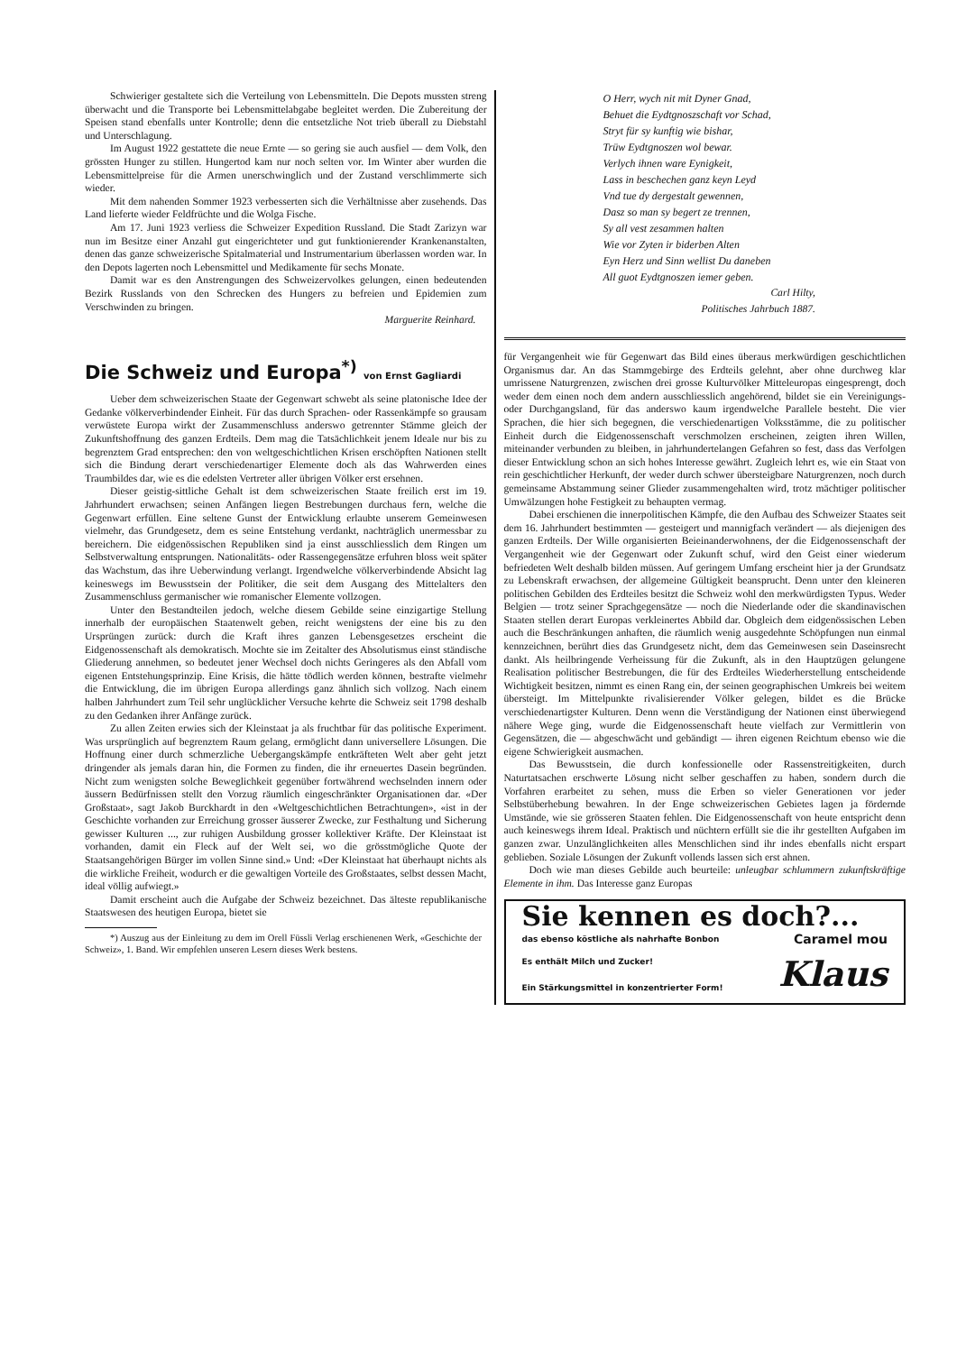Schwieriger gestaltete sich die Verteilung von Lebensmitteln. Die Depots mussten streng überwacht und die Transporte bei Lebensmittelabgabe begleitet werden. Die Zubereitung der Speisen stand ebenfalls unter Kontrolle; denn die entsetzliche Not trieb überall zu Diebstahl und Unterschlagung.
Im August 1922 gestattete die neue Ernte — so gering sie auch ausfiel — dem Volk, den grössten Hunger zu stillen. Hungertod kam nur noch selten vor. Im Winter aber wurden die Lebensmittelpreise für die Armen unerschwinglich und der Zustand verschlimmerte sich wieder.
Mit dem nahenden Sommer 1923 verbesserten sich die Verhältnisse aber zusehends. Das Land lieferte wieder Feldfrüchte und die Wolga Fische.
Am 17. Juni 1923 verliess die Schweizer Expedition Russland. Die Stadt Zarizyn war nun im Besitze einer Anzahl gut eingerichteter und gut funktionierender Krankenanstalten, denen das ganze schweizerische Spitalmaterial und Instrumentarium überlassen worden war. In den Depots lagerten noch Lebensmittel und Medikamente für sechs Monate.
Damit war es den Anstrengungen des Schweizervolkes gelungen, einen bedeutenden Bezirk Russlands von den Schrecken des Hungers zu befreien und Epidemien zum Verschwinden zu bringen.
Marguerite Reinhard.
Die Schweiz und Europa<sup>*)</sup> von Ernst Gagliardi
Ueber dem schweizerischen Staate der Gegenwart schwebt als seine platonische Idee der Gedanke völkerverbindender Einheit. Für das durch Sprachen- oder Rassenkämpfe so grausam verwüstete Europa wirkt der Zusammenschluss anderswo getrennter Stämme gleich der Zukunftshoffnung des ganzen Erdteils. Dem mag die Tatsächlichkeit jenem Ideale nur bis zu begrenztem Grad entsprechen: den von weltgeschichtlichen Krisen erschöpften Nationen stellt sich die Bindung derart verschiedenartiger Elemente doch als das Wahrwerden eines Traumbildes dar, wie es die edelsten Vertreter aller übrigen Völker erst ersehnen.
Dieser geistig-sittliche Gehalt ist dem schweizerischen Staate freilich erst im 19. Jahrhundert erwachsen; seinen Anfängen liegen Bestrebungen durchaus fern, welche die Gegenwart erfüllen. Eine seltene Gunst der Entwicklung erlaubte unserem Gemeinwesen vielmehr, das Grundgesetz, dem es seine Entstehung verdankt, nachträglich unermessbar zu bereichern. Die eidgenössischen Republiken sind ja einst ausschliesslich dem Ringen um Selbstverwaltung entsprungen. Nationalitäts- oder Rassengegensätze erfuhren bloss weit später das Wachstum, das ihre Ueberwindung verlangt. Irgendwelche völkerverbindende Absicht lag keineswegs im Bewusstsein der Politiker, die seit dem Ausgang des Mittelalters den Zusammenschluss germanischer wie romanischer Elemente vollzogen.
Unter den Bestandteilen jedoch, welche diesem Gebilde seine einzigartige Stellung innerhalb der europäischen Staatenwelt geben, reicht wenigstens der eine bis zu den Ursprüngen zurück: durch die Kraft ihres ganzen Lebensgesetzes erscheint die Eidgenossenschaft als demokratisch. Mochte sie im Zeitalter des Absolutismus einst ständische Gliederung annehmen, so bedeutet jener Wechsel doch nichts Geringeres als den Abfall vom eigenen Entstehungsprinzip. Eine Krisis, die hätte tödlich werden können, bestrafte vielmehr die Entwicklung, die im übrigen Europa allerdings ganz ähnlich sich vollzog. Nach einem halben Jahrhundert zum Teil sehr unglücklicher Versuche kehrte die Schweiz seit 1798 deshalb zu den Gedanken ihrer Anfänge zurück.
Zu allen Zeiten erwies sich der Kleinstaat ja als fruchtbar für das politische Experiment. Was ursprünglich auf begrenztem Raum gelang, ermöglicht dann universellere Lösungen. Die Hoffnung einer durch schmerzliche Uebergangskämpfe entkräfteten Welt aber geht jetzt dringender als jemals daran hin, die Formen zu finden, die ihr erneuertes Dasein begründen. Nicht zum wenigsten solche Beweglichkeit gegenüber fortwährend wechselnden innern oder äussern Bedürfnissen stellt den Vorzug räumlich eingeschränkter Organisationen dar. «Der Großstaat», sagt Jakob Burckhardt in den «Weltgeschichtlichen Betrachtungen», «ist in der Geschichte vorhanden zur Erreichung grosser äusserer Zwecke, zur Festhaltung und Sicherung gewisser Kulturen ..., zur ruhigen Ausbildung grosser kollektiver Kräfte. Der Kleinstaat ist vorhanden, damit ein Fleck auf der Welt sei, wo die grösstmögliche Quote der Staatsangehörigen Bürger im vollen Sinne sind.» Und: «Der Kleinstaat hat überhaupt nichts als die wirkliche Freiheit, wodurch er die gewaltigen Vorteile des Großstaates, selbst dessen Macht, ideal völlig aufwiegt.»
Damit erscheint auch die Aufgabe der Schweiz bezeichnet. Das älteste republikanische Staatswesen des heutigen Europa, bietet sie
*) Auszug aus der Einleitung zu dem im Orell Füssli Verlag erschienenen Werk, «Geschichte der Schweiz», 1. Band. Wir empfehlen unseren Lesern dieses Werk bestens.
O Herr, wych nit mit Dyner Gnad,
Behuet die Eydtgnoszschaft vor Schad,
Stryt für sy kunftig wie bishar,
Trüw Eydtgnoszen wol bewar.
Verlych ihnen ware Eynigkeit,
Lass in beschechen ganz keyn Leyd
Vnd tue dy dergestalt gewennen,
Dasz so man sy begert ze trennen,
Sy all vest zesammen halten
Wie vor Zyten ir biderben Alten
Eyn Herz und Sinn wellist Du daneben
All guot Eydtgnoszen iemer geben.
Carl Hilty,
Politisches Jahrbuch 1887.
für Vergangenheit wie für Gegenwart das Bild eines überaus merkwürdigen geschichtlichen Organismus dar. An das Stammgebirge des Erdteils gelehnt, aber ohne durchweg klar umrissene Naturgrenzen, zwischen drei grosse Kulturvölker Mitteleuropas eingesprengt, doch weder dem einen noch dem andern ausschliesslich angehörend, bildet sie ein Vereinigungs- oder Durchgangsland, für das anderswo kaum irgendwelche Parallele besteht. Die vier Sprachen, die hier sich begegnen, die verschiedenartigen Volksstämme, die zu politischer Einheit durch die Eidgenossenschaft verschmolzen erscheinen, zeigten ihren Willen, miteinander verbunden zu bleiben, in jahrhundertelangen Gefahren so fest, dass das Verfolgen dieser Entwicklung schon an sich hohes Interesse gewährt. Zugleich lehrt es, wie ein Staat von rein geschichtlicher Herkunft, der weder durch schwer übersteigbare Naturgrenzen, noch durch gemeinsame Abstammung seiner Glieder zusammengehalten wird, trotz mächtiger politischer Umwälzungen hohe Festigkeit zu behaupten vermag.
Dabei erschienen die innerpolitischen Kämpfe, die den Aufbau des Schweizer Staates seit dem 16. Jahrhundert bestimmten — gesteigert und mannigfach verändert — als diejenigen des ganzen Erdteils. Der Wille organisierten Beieinanderwohnens, der die Eidgenossenschaft der Vergangenheit wie der Gegenwart oder Zukunft schuf, wird den Geist einer wiederum befriedeten Welt deshalb bilden müssen. Auf geringem Umfang erscheint hier ja der Grundsatz zu Lebenskraft erwachsen, der allgemeine Gültigkeit beansprucht. Denn unter den kleineren politischen Gebilden des Erdteiles besitzt die Schweiz wohl den merkwürdigsten Typus. Weder Belgien — trotz seiner Sprachgegensätze — noch die Niederlande oder die skandinavischen Staaten stellen derart Europas verkleinertes Abbild dar. Obgleich dem eidgenössischen Leben auch die Beschränkungen anhaften, die räumlich wenig ausgedehnte Schöpfungen nun einmal kennzeichnen, berührt dies das Grundgesetz nicht, dem das Gemeinwesen sein Daseinsrecht dankt. Als heilbringende Verheissung für die Zukunft, als in den Hauptzügen gelungene Realisation politischer Bestrebungen, die für des Erdteiles Wiederherstellung entscheidende Wichtigkeit besitzen, nimmt es einen Rang ein, der seinen geographischen Umkreis bei weitem übersteigt. Im Mittelpunkte rivalisierender Völker gelegen, bildet es die Brücke verschiedenartigster Kulturen. Denn wenn die Verständigung der Nationen einst überwiegend nähere Wege ging, wurde die Eidgenossenschaft heute vielfach zur Vermittlerin von Gegensätzen, die — abgeschwächt und gebändigt — ihren eigenen Reichtum ebenso wie die eigene Schwierigkeit ausmachen.
Das Bewusstsein, die durch konfessionelle oder Rassenstreitigkeiten, durch Naturtatsachen erschwerte Lösung nicht selber geschaffen zu haben, sondern durch die Vorfahren erarbeitet zu sehen, muss die Erben so vieler Generationen vor jeder Selbstüberhebung bewahren. In der Enge schweizerischen Gebietes lagen ja fördernde Umstände, wie sie grösseren Staaten fehlen. Die Eidgenossenschaft von heute entspricht denn auch keineswegs ihrem Ideal. Praktisch und nüchtern erfüllt sie die ihr gestellten Aufgaben im ganzen zwar. Unzulänglichkeiten alles Menschlichen sind ihr indes ebenfalls nicht erspart geblieben. Soziale Lösungen der Zukunft vollends lassen sich erst ahnen.
Doch wie man dieses Gebilde auch beurteile: unleugbar schlummern zukunftskräftige Elemente in ihm. Das Interesse ganz Europas
Sie kennen es doch?...
das ebenso köstliche als nahrhafte Bonbon Caramel mou
Es enthält Milch und Zucker!
Ein Stärkungsmittel in konzentrierter Form! Klaus